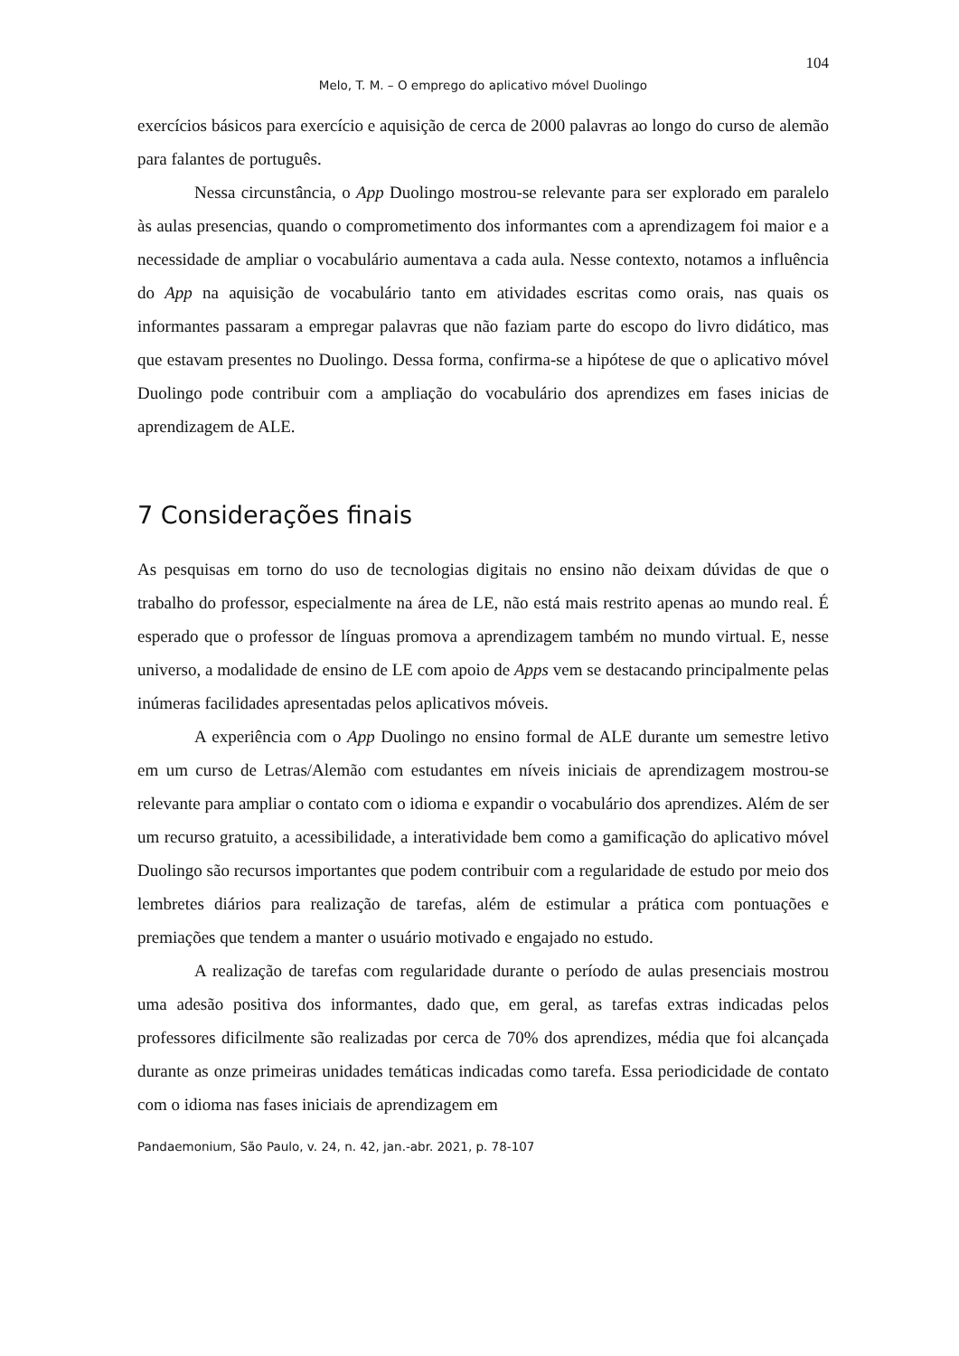104
Melo, T. M. – O emprego do aplicativo móvel Duolingo
exercícios básicos para exercício e aquisição de cerca de 2000 palavras ao longo do curso de alemão para falantes de português.
Nessa circunstância, o App Duolingo mostrou-se relevante para ser explorado em paralelo às aulas presencias, quando o comprometimento dos informantes com a aprendizagem foi maior e a necessidade de ampliar o vocabulário aumentava a cada aula. Nesse contexto, notamos a influência do App na aquisição de vocabulário tanto em atividades escritas como orais, nas quais os informantes passaram a empregar palavras que não faziam parte do escopo do livro didático, mas que estavam presentes no Duolingo. Dessa forma, confirma-se a hipótese de que o aplicativo móvel Duolingo pode contribuir com a ampliação do vocabulário dos aprendizes em fases inicias de aprendizagem de ALE.
7 Considerações finais
As pesquisas em torno do uso de tecnologias digitais no ensino não deixam dúvidas de que o trabalho do professor, especialmente na área de LE, não está mais restrito apenas ao mundo real. É esperado que o professor de línguas promova a aprendizagem também no mundo virtual. E, nesse universo, a modalidade de ensino de LE com apoio de Apps vem se destacando principalmente pelas inúmeras facilidades apresentadas pelos aplicativos móveis.
A experiência com o App Duolingo no ensino formal de ALE durante um semestre letivo em um curso de Letras/Alemão com estudantes em níveis iniciais de aprendizagem mostrou-se relevante para ampliar o contato com o idioma e expandir o vocabulário dos aprendizes. Além de ser um recurso gratuito, a acessibilidade, a interatividade bem como a gamificação do aplicativo móvel Duolingo são recursos importantes que podem contribuir com a regularidade de estudo por meio dos lembretes diários para realização de tarefas, além de estimular a prática com pontuações e premiações que tendem a manter o usuário motivado e engajado no estudo.
A realização de tarefas com regularidade durante o período de aulas presenciais mostrou uma adesão positiva dos informantes, dado que, em geral, as tarefas extras indicadas pelos professores dificilmente são realizadas por cerca de 70% dos aprendizes, média que foi alcançada durante as onze primeiras unidades temáticas indicadas como tarefa. Essa periodicidade de contato com o idioma nas fases iniciais de aprendizagem em
Pandaemonium, São Paulo, v. 24, n. 42, jan.-abr. 2021, p. 78-107